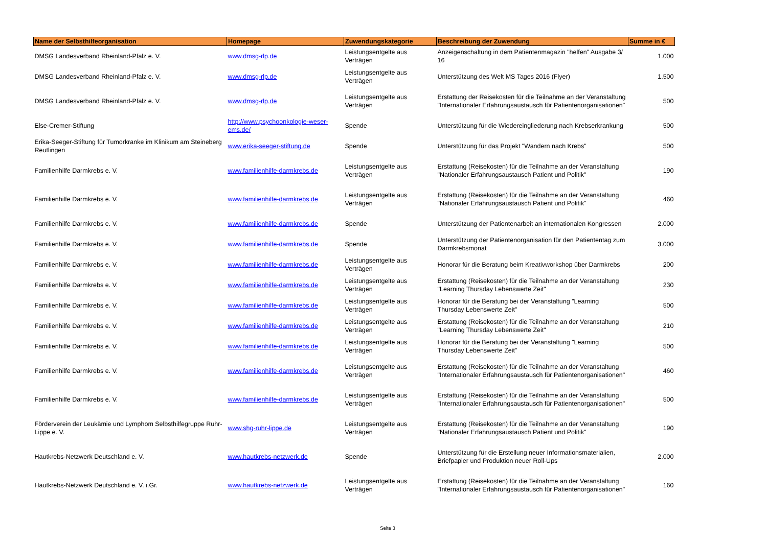| Name der Selbsthilfeorganisation | Homepage | Zuwendungskategorie | Beschreibung der Zuwendung | Summe in € |
| --- | --- | --- | --- | --- |
| DMSG Landesverband Rheinland-Pfalz e. V. | www.dmsg-rlp.de | Leistungsentgelte aus Verträgen | Anzeigenschaltung in dem Patientenmagazin "helfen" Ausgabe 3/ 16 | 1.000 |
| DMSG Landesverband Rheinland-Pfalz e. V. | www.dmsg-rlp.de | Leistungsentgelte aus Verträgen | Unterstützung des Welt MS Tages 2016 (Flyer) | 1.500 |
| DMSG Landesverband Rheinland-Pfalz e. V. | www.dmsg-rlp.de | Leistungsentgelte aus Verträgen | Erstattung der Reisekosten für die Teilnahme an der Veranstaltung "Internationaler Erfahrungsaustausch für Patientenorganisationen" | 500 |
| Else-Cremer-Stiftung | http://www.psychoonkologie-weser-ems.de/ | Spende | Unterstützung für die Wiedereingliederung nach Krebserkrankung | 500 |
| Erika-Seeger-Stiftung für Tumorkranke im Klinikum am Steineberg Reutlingen | www.erika-seeger-stiftung.de | Spende | Unterstützung für das Projekt "Wandern nach Krebs" | 500 |
| Familienhilfe Darmkrebs e. V. | www.familienhilfe-darmkrebs.de | Leistungsentgelte aus Verträgen | Erstattung (Reisekosten) für die Teilnahme an der Veranstaltung "Nationaler Erfahrungsaustausch Patient und Politik" | 190 |
| Familienhilfe Darmkrebs e. V. | www.familienhilfe-darmkrebs.de | Leistungsentgelte aus Verträgen | Erstattung (Reisekosten) für die Teilnahme an der Veranstaltung "Nationaler Erfahrungsaustausch Patient und Politik" | 460 |
| Familienhilfe Darmkrebs e. V. | www.familienhilfe-darmkrebs.de | Spende | Unterstützung der Patientenarbeit an internationalen Kongressen | 2.000 |
| Familienhilfe Darmkrebs e. V. | www.familienhilfe-darmkrebs.de | Spende | Unterstützung der Patientenorganisation für den Patiententag zum Darmkrebsmonat | 3.000 |
| Familienhilfe Darmkrebs e. V. | www.familienhilfe-darmkrebs.de | Leistungsentgelte aus Verträgen | Honorar für die Beratung beim Kreativworkshop über Darmkrebs | 200 |
| Familienhilfe Darmkrebs e. V. | www.familienhilfe-darmkrebs.de | Leistungsentgelte aus Verträgen | Erstattung (Reisekosten) für die Teilnahme an der Veranstaltung "Learning Thursday Lebenswerte Zeit" | 230 |
| Familienhilfe Darmkrebs e. V. | www.familienhilfe-darmkrebs.de | Leistungsentgelte aus Verträgen | Honorar für die Beratung bei der Veranstaltung "Learning Thursday Lebenswerte Zeit" | 500 |
| Familienhilfe Darmkrebs e. V. | www.familienhilfe-darmkrebs.de | Leistungsentgelte aus Verträgen | Erstattung (Reisekosten) für die Teilnahme an der Veranstaltung "Learning Thursday Lebenswerte Zeit" | 210 |
| Familienhilfe Darmkrebs e. V. | www.familienhilfe-darmkrebs.de | Leistungsentgelte aus Verträgen | Honorar für die Beratung bei der Veranstaltung "Learning Thursday Lebenswerte Zeit" | 500 |
| Familienhilfe Darmkrebs e. V. | www.familienhilfe-darmkrebs.de | Leistungsentgelte aus Verträgen | Erstattung (Reisekosten) für die Teilnahme an der Veranstaltung "Internationaler Erfahrungsaustausch für Patientenorganisationen" | 460 |
| Familienhilfe Darmkrebs e. V. | www.familienhilfe-darmkrebs.de | Leistungsentgelte aus Verträgen | Erstattung (Reisekosten) für die Teilnahme an der Veranstaltung "Internationaler Erfahrungsaustausch für Patientenorganisationen" | 500 |
| Förderverein der Leukämie und Lymphom Selbsthilfegruppe Ruhr-Lippe e. V. | www.shg-ruhr-lippe.de | Leistungsentgelte aus Verträgen | Erstattung (Reisekosten) für die Teilnahme an der Veranstaltung "Nationaler Erfahrungsaustausch Patient und Politik" | 190 |
| Hautkrebs-Netzwerk Deutschland e. V. | www.hautkrebs-netzwerk.de | Spende | Unterstützung für die Erstellung neuer Informationsmaterialien, Briefpapier und Produktion neuer Roll-Ups | 2.000 |
| Hautkrebs-Netzwerk Deutschland e. V. i.Gr. | www.hautkrebs-netzwerk.de | Leistungsentgelte aus Verträgen | Erstattung (Reisekosten) für die Teilnahme an der Veranstaltung "Internationaler Erfahrungsaustausch für Patientenorganisationen" | 160 |
Seite 3